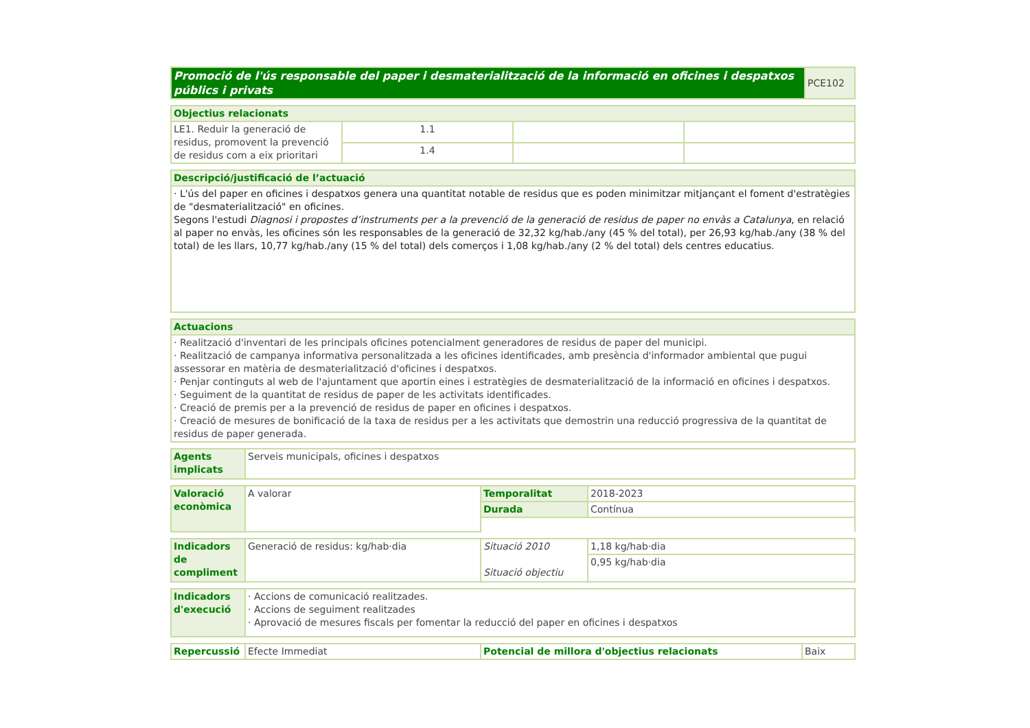| Promoció de l'ús responsable del paper i desmaterialització de la informació en oficines i despatxos públics i privats | PCE102 |
| Objectius relacionats | | | |
| LE1. Reduir la generació de residus, promovent la prevenció de residus com a eix prioritari | 1.1 | | |
| | 1.4 | | |
| Descripció/justificació de l’actuació |
| · L'ús del paper en oficines i despatxos genera una quantitat notable de residus que es poden minimitzar mitjançant el foment d'estratègies de "desmaterialització" en oficines. Segons l'estudi Diagnosi i propostes d’instruments per a la prevenció de la generació de residus de paper no envàs a Catalunya , en relació al paper no envàs, les oficines són les responsables de la generació de 32,32 kg/hab./any (45 % del total), per 26,93 kg/hab./any (38 % del total) de les llars, 10,77 kg/hab./any (15 % del total) dels comerços i 1,08 kg/hab./any (2 % del total) dels centres educatius. |
| Actuacions |
| · Realització d'inventari de les principals oficines potencialment generadores de residus de paper del municipi. · Realització de campanya informativa personalitzada a les oficines identificades, amb presència d'informador ambiental que pugui assessorar en matèria de desmaterialització d'oficines i despatxos. · Penjar continguts al web de l'ajuntament que aportin eines i estratègies de desmaterialització de la informació en oficines i despatxos. · Seguiment de la quantitat de residus de paper de les activitats identificades. · Creació de premis per a la prevenció de residus de paper en oficines i despatxos. · Creació de mesures de bonificació de la taxa de residus per a les activitats que demostrin una reducció progressiva de la quantitat de residus de paper generada. |
| Agents implicats | Serveis municipals, oficines i despatxos |
| Valoració econòmica | A valorar | Temporalitat | 2018-2023 |
| | | Durada | Contínua |
| Indicadors de compliment | Generació de residus: kg/hab·dia | Situació 2010 Situació objectiu | 1,18 kg/hab·dia |
| | | | 0,95 kg/hab·dia |
| Indicadors d'execució | · Accions de comunicació realitzades. · Accions de seguiment realitzades · Aprovació de mesures fiscals per fomentar la reducció del paper en oficines i despatxos |
| Repercussió | Efecte Immediat | Potencial de millora d'objectius relacionats | Baix |